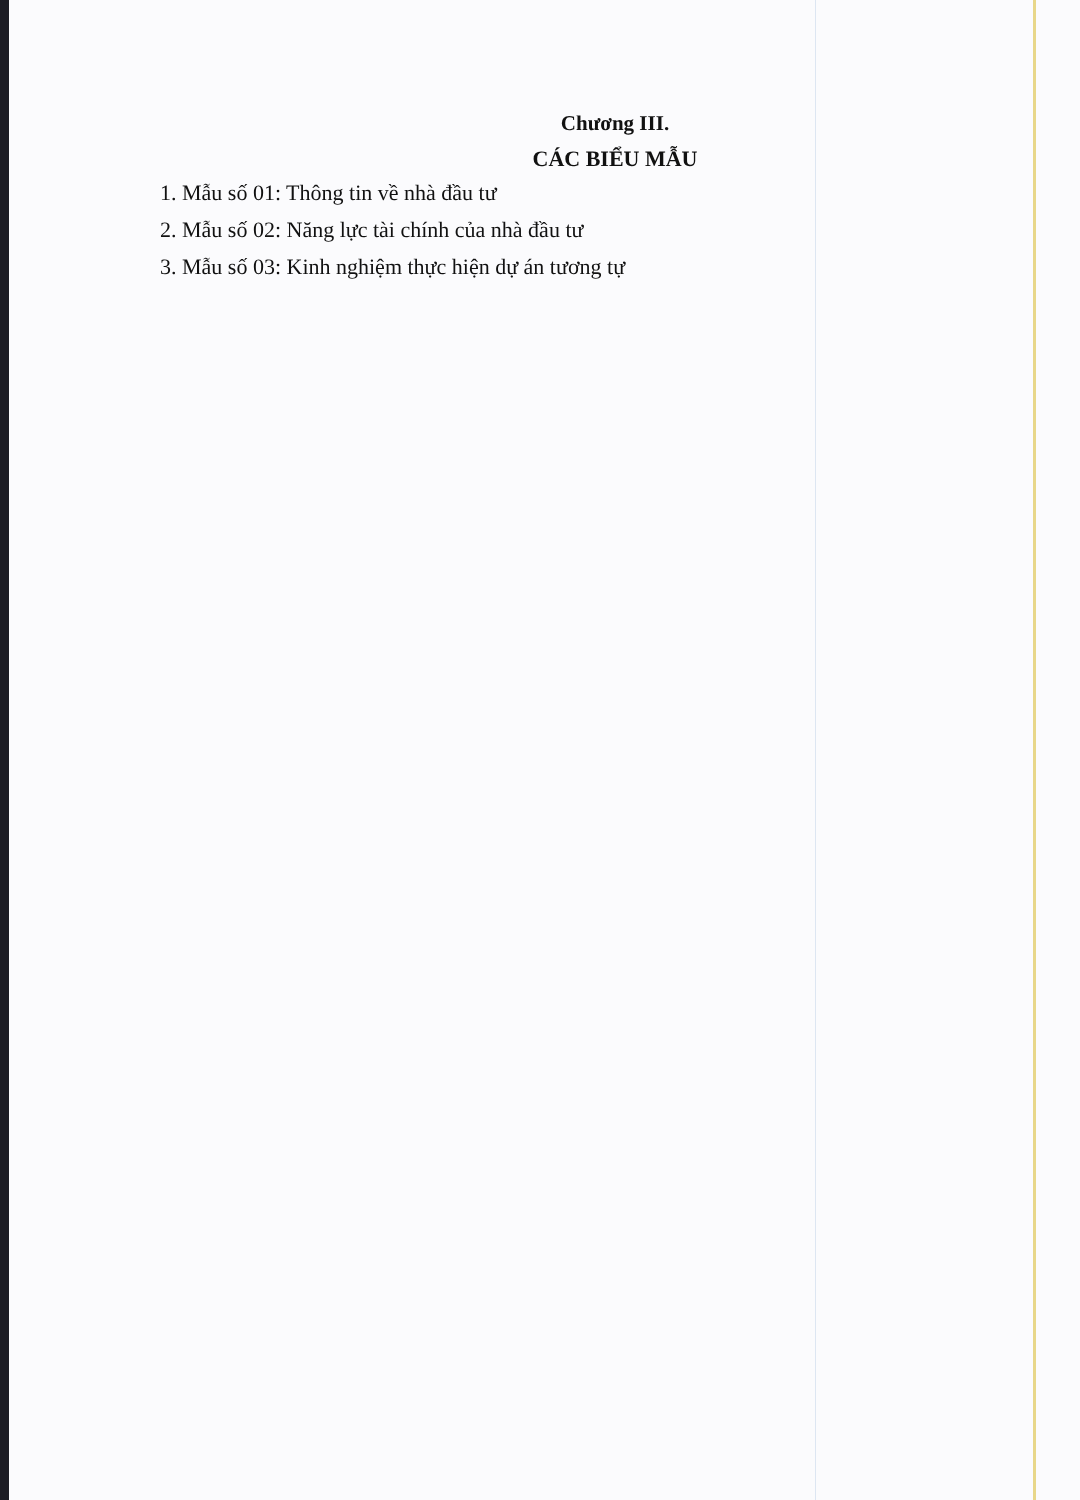Chương III.
CÁC BIỂU MẪU
1. Mẫu số 01: Thông tin về nhà đầu tư
2. Mẫu số 02: Năng lực tài chính của nhà đầu tư
3. Mẫu số 03: Kinh nghiệm thực hiện dự án tương tự